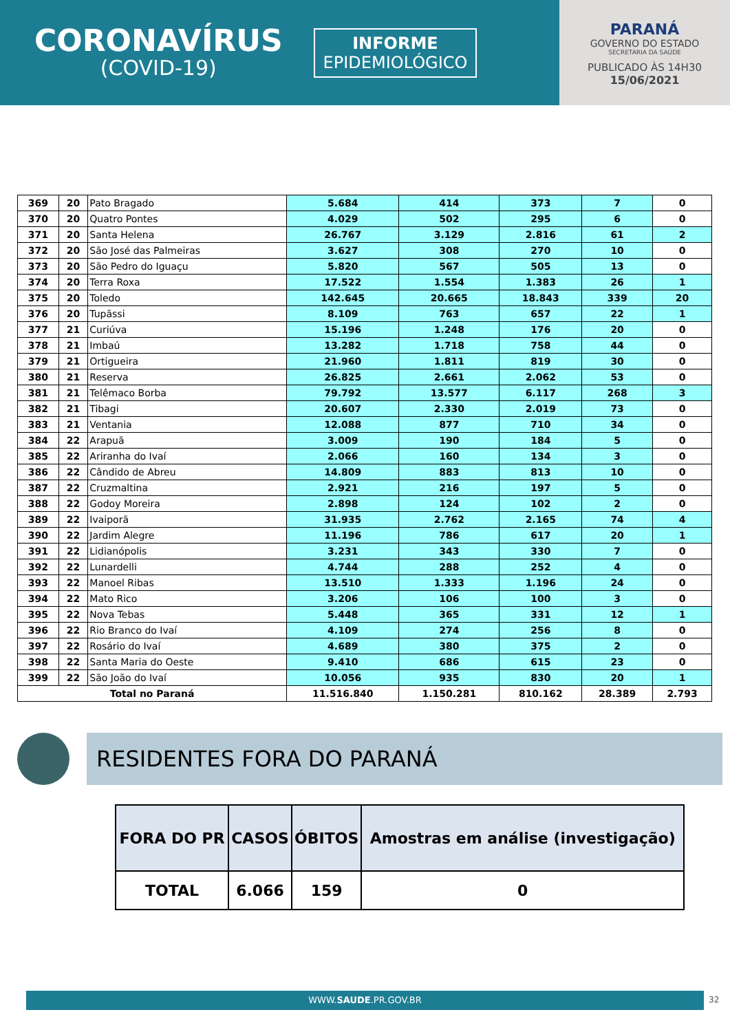CORONAVÍRUS
(COVID-19)
INFORME
EPIDEMIOLÓGICO
PARANÁ
GOVERNO DO ESTADO
SECRETARIA DA SAÚDE
PUBLICADO ÀS 14H30
15/06/2021
| 369 | 20 | Pato Bragado | 5.684 | 414 | 373 | 7 | 0 |
| 370 | 20 | Quatro Pontes | 4.029 | 502 | 295 | 6 | 0 |
| 371 | 20 | Santa Helena | 26.767 | 3.129 | 2.816 | 61 | 2 |
| 372 | 20 | São José das Palmeiras | 3.627 | 308 | 270 | 10 | 0 |
| 373 | 20 | São Pedro do Iguaçu | 5.820 | 567 | 505 | 13 | 0 |
| 374 | 20 | Terra Roxa | 17.522 | 1.554 | 1.383 | 26 | 1 |
| 375 | 20 | Toledo | 142.645 | 20.665 | 18.843 | 339 | 20 |
| 376 | 20 | Tupãssi | 8.109 | 763 | 657 | 22 | 1 |
| 377 | 21 | Curiúva | 15.196 | 1.248 | 176 | 20 | 0 |
| 378 | 21 | Imbaú | 13.282 | 1.718 | 758 | 44 | 0 |
| 379 | 21 | Ortigueira | 21.960 | 1.811 | 819 | 30 | 0 |
| 380 | 21 | Reserva | 26.825 | 2.661 | 2.062 | 53 | 0 |
| 381 | 21 | Telêmaco Borba | 79.792 | 13.577 | 6.117 | 268 | 3 |
| 382 | 21 | Tibagi | 20.607 | 2.330 | 2.019 | 73 | 0 |
| 383 | 21 | Ventania | 12.088 | 877 | 710 | 34 | 0 |
| 384 | 22 | Arapuã | 3.009 | 190 | 184 | 5 | 0 |
| 385 | 22 | Ariranha do Ivaí | 2.066 | 160 | 134 | 3 | 0 |
| 386 | 22 | Cândido de Abreu | 14.809 | 883 | 813 | 10 | 0 |
| 387 | 22 | Cruzmaltina | 2.921 | 216 | 197 | 5 | 0 |
| 388 | 22 | Godoy Moreira | 2.898 | 124 | 102 | 2 | 0 |
| 389 | 22 | Ivaiporã | 31.935 | 2.762 | 2.165 | 74 | 4 |
| 390 | 22 | Jardim Alegre | 11.196 | 786 | 617 | 20 | 1 |
| 391 | 22 | Lidianópolis | 3.231 | 343 | 330 | 7 | 0 |
| 392 | 22 | Lunardelli | 4.744 | 288 | 252 | 4 | 0 |
| 393 | 22 | Manoel Ribas | 13.510 | 1.333 | 1.196 | 24 | 0 |
| 394 | 22 | Mato Rico | 3.206 | 106 | 100 | 3 | 0 |
| 395 | 22 | Nova Tebas | 5.448 | 365 | 331 | 12 | 1 |
| 396 | 22 | Rio Branco do Ivaí | 4.109 | 274 | 256 | 8 | 0 |
| 397 | 22 | Rosário do Ivaí | 4.689 | 380 | 375 | 2 | 0 |
| 398 | 22 | Santa Maria do Oeste | 9.410 | 686 | 615 | 23 | 0 |
| 399 | 22 | São João do Ivaí | 10.056 | 935 | 830 | 20 | 1 |
| Total no Paraná | | | 11.516.840 | 1.150.281 | 810.162 | 28.389 | 2.793 |
RESIDENTES FORA DO PARANÁ
| FORA DO PR | CASOS | ÓBITOS | Amostras em análise (investigação) |
| --- | --- | --- | --- |
| TOTAL | 6.066 | 159 | 0 |
WWW.SAUDE.PR.GOV.BR 32